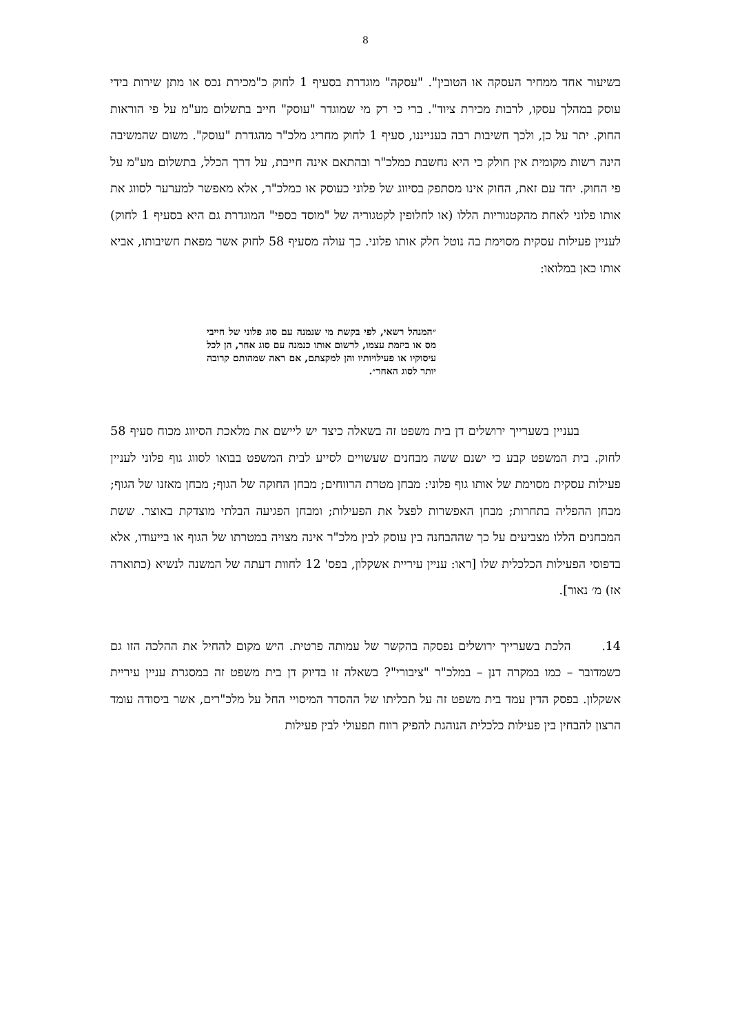8
בשיעור אחד ממחיר העסקה או הטובין". "עסקה" מוגדרת בסעיף 1 לחוק כ"מכירת נכס או מתן שירות בידי עוסק במהלך עסקו, לרבות מכירת ציוד". ברי כי רק מי שמוגדר "עוסק" חייב בתשלום מע"מ על פי הוראות החוק. יתר על כן, ולכך חשיבות רבה בענייננו, סעיף 1 לחוק מחריג מלכ"ר מהגדרת "עוסק". משום שהמשיבה הינה רשות מקומית אין חולק כי היא נחשבת כמלכ"ר ובהתאם אינה חייבת, על דרך הכלל, בתשלום מע"מ על פי החוק. יחד עם זאת, החוק אינו מסתפק בסיווג של פלוני כעוסק או כמלכ"ר, אלא מאפשר למערער לסווג את אותו פלוני לאחת מהקטגוריות הללו (או לחלופין לקטגוריה של "מוסד כספי" המוגדרת גם היא בסעיף 1 לחוק) לעניין פעילות עסקית מסוימת בה נוטל חלק אותו פלוני. כך עולה מסעיף 58 לחוק אשר מפאת חשיבותו, אביא אותו כאן במלואו:
״המנהל רשאי, לפי בקשת מי שנמנה עם סוג פלוני של חייבי מס או ביזמת עצמו, לרשום אותו כנמנה עם סוג אחר, הן לכל עיסוקיו או פעילויותיו והן למקצתם, אם ראה שמהותם קרובה יותר לסוג האחר״.
בעניין בשערייך ירושלים דן בית משפט זה בשאלה כיצד יש ליישם את מלאכת הסיווג מכוח סעיף 58 לחוק. בית המשפט קבע כי ישנם ששה מבחנים שעשויים לסייע לבית המשפט בבואו לסווג גוף פלוני לעניין פעילות עסקית מסוימת של אותו גוף פלוני: מבחן מטרת הרווחים; מבחן החוקה של הגוף; מבחן מאזנו של הגוף; מבחן ההפליה בתחרות; מבחן האפשרות לפצל את הפעילות; ומבחן הפגיעה הבלתי מוצדקת באוצר. ששת המבחנים הללו מצביעים על כך שההבחנה בין עוסק לבין מלכ"ר אינה מצויה במטרתו של הגוף או בייעודו, אלא בדפוסי הפעילות הכלכלית שלו [ראו: עניין עיריית אשקלון, בפס' 12 לחוות דעתה של המשנה לנשיא (כתוארה אז) מ׳ נאור].
14. הלכת בשערייך ירושלים נפסקה בהקשר של עמותה פרטית. היש מקום להחיל את ההלכה הזו גם כשמדובר – כמו במקרה דנן – במלכ"ר "ציבורי"? בשאלה זו בדיוק דן בית משפט זה במסגרת עניין עיריית אשקלון. בפסק הדין עמד בית משפט זה על תכליתו של ההסדר המיסויי החל על מלכ"רים, אשר ביסודה עומד הרצון להבחין בין פעילות כלכלית הנוהגת להפיק רווח תפעולי לבין פעילות